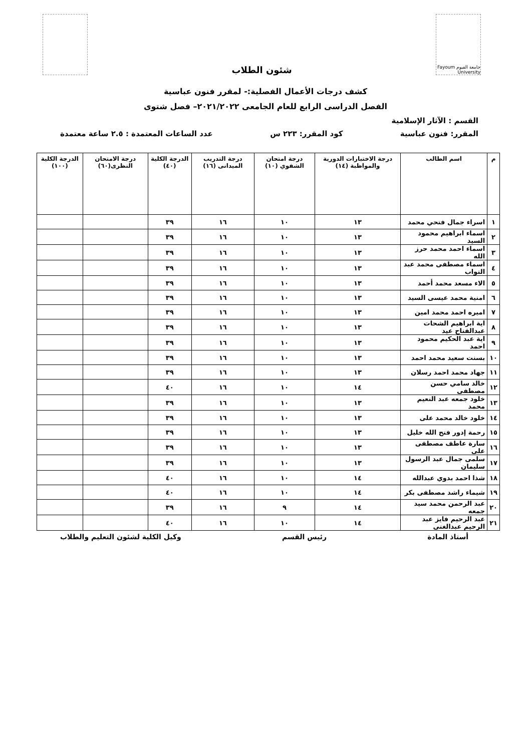جامعة الفيوم Fayoum University
شئون الطلاب
كشف درجات الأعمال الفصلية:- لمقرر فنون عباسية
الفصل الدراسى الرابع للعام الجامعى ٢٠٢١/٢٠٢٢– فصل شتوى
القسم : الآثار الإسلامية
المقرر: فنون عباسية كود المقرر: ٢٢٣ س عدد الساعات المعتمدة : ٢.٥ ساعة معتمدة
| م | اسم الطالب | درجة الاختبارات الدورية والمواظبة (١٤) | درجة امتحان الشفوي (١٠) | درجة التدريب الميدانى (١٦) | الدرجة الكلية (٤٠) | درجة الامتحان النظرى(٦٠) | الدرجة الكلية (١٠٠) |
| --- | --- | --- | --- | --- | --- | --- | --- |
| ١ | اسراء جمال فتحي محمد | ١٣ | ١٠ | ١٦ | ٣٩ | | |
| ٢ | اسماء ابراهيم محمود السيد | ١٣ | ١٠ | ١٦ | ٣٩ | | |
| ٣ | اسماء احمد محمد حرز الله | ١٣ | ١٠ | ١٦ | ٣٩ | | |
| ٤ | اسماء مصطفى محمد عبد التواب | ١٣ | ١٠ | ١٦ | ٣٩ | | |
| ٥ | الاء مسعد محمد أحمد | ١٣ | ١٠ | ١٦ | ٣٩ | | |
| ٦ | امنية محمد عيسى السيد | ١٣ | ١٠ | ١٦ | ٣٩ | | |
| ٧ | اميره احمد محمد امين | ١٣ | ١٠ | ١٦ | ٣٩ | | |
| ٨ | اية ابراهيم الشحات عبدالفتاح عيد | ١٣ | ١٠ | ١٦ | ٣٩ | | |
| ٩ | اية عبد الحكيم محمود احمد | ١٣ | ١٠ | ١٦ | ٣٩ | | |
| ١٠ | بسنت سعيد محمد احمد | ١٣ | ١٠ | ١٦ | ٣٩ | | |
| ١١ | جهاد محمد احمد رسلان | ١٣ | ١٠ | ١٦ | ٣٩ | | |
| ١٢ | خالد سامي حسن مصطفى | ١٤ | ١٠ | ١٦ | ٤٠ | | |
| ١٣ | خلود جمعه عبد النعيم محمد | ١٣ | ١٠ | ١٦ | ٣٩ | | |
| ١٤ | خلود خالد محمد على | ١٣ | ١٠ | ١٦ | ٣٩ | | |
| ١٥ | رحمة إدور فتح الله خليل | ١٣ | ١٠ | ١٦ | ٣٩ | | |
| ١٦ | سارة عاطف مصطفى على | ١٣ | ١٠ | ١٦ | ٣٩ | | |
| ١٧ | سلمى جمال عبد الرسول سليمان | ١٣ | ١٠ | ١٦ | ٣٩ | | |
| ١٨ | شذا احمد بدوي عبدالله | ١٤ | ١٠ | ١٦ | ٤٠ | | |
| ١٩ | شيماء راشد مصطفى بكر | ١٤ | ١٠ | ١٦ | ٤٠ | | |
| ٢٠ | عبد الرحمن محمد سيد جمعه | ١٤ | ٩ | ١٦ | ٣٩ | | |
| ٢١ | عبد الرحيم فايز عبد الرحيم عبدالغنى | ١٤ | ١٠ | ١٦ | ٤٠ | | |
أستاذ المادة رئيس القسم وكيل الكلية لشئون التعليم والطلاب